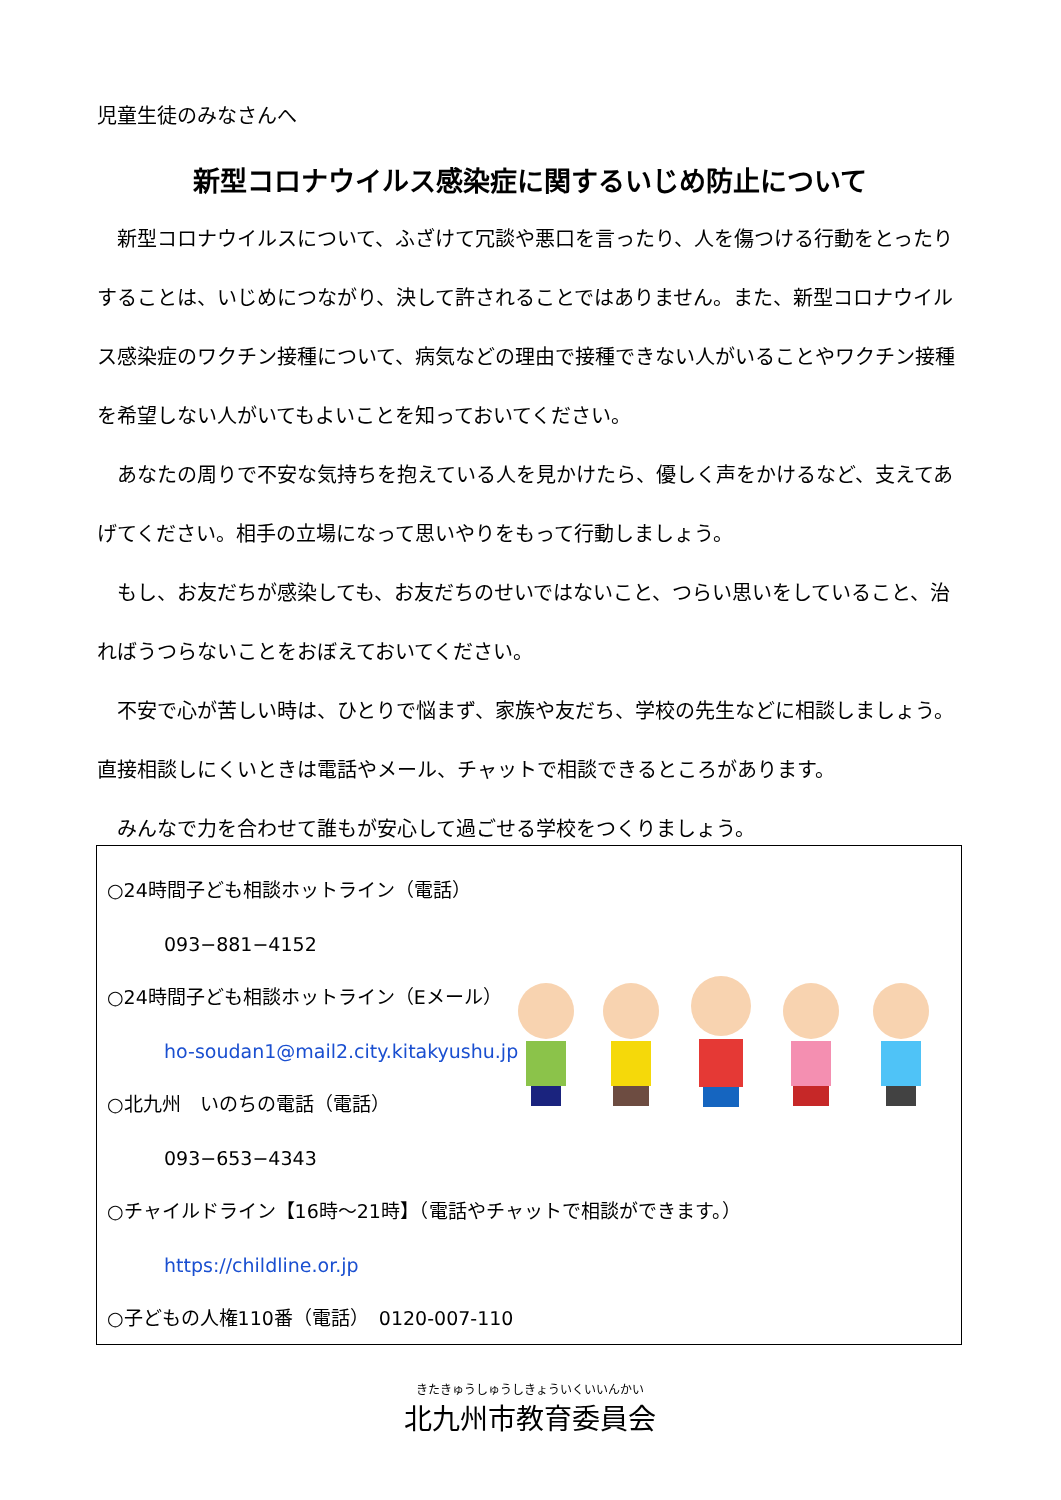児童生徒のみなさんへ
新型コロナウイルス感染症に関するいじめ防止について
　新型コロナウイルスについて、ふざけて冗談や悪口を言ったり、人を傷つける行動をとったりすることは、いじめにつながり、決して許されることではありません。また、新型コロナウイルス感染症のワクチン接種について、病気などの理由で接種できない人がいることやワクチン接種を希望しない人がいてもよいことを知っておいてください。
　あなたの周りで不安な気持ちを抱えている人を見かけたら、優しく声をかけるなど、支えてあげてください。相手の立場になって思いやりをもって行動しましょう。
　もし、お友だちが感染しても、お友だちのせいではないこと、つらい思いをしていること、治ればうつらないことをおぼえておいてください。
　不安で心が苦しい時は、ひとりで悩まず、家族や友だち、学校の先生などに相談しましょう。直接相談しにくいときは電話やメール、チャットで相談できるところがあります。
　みんなで力を合わせて誰もが安心して過ごせる学校をつくりましょう。
○24時間子ども相談ホットライン（電話）
　　　093−881−4152
○24時間子ども相談ホットライン（Eメール）
　　　ho-soudan1@mail2.city.kitakyushu.jp
○北九州　いのちの電話（電話）
　　　093−653−4343
○チャイルドライン【16時〜21時】（電話やチャットで相談ができます。）
　　　https://childline.or.jp
○子どもの人権110番（電話）　0120-007-110
きたきゅうしゅうしきょういくいいんかい
北九州市教育委員会